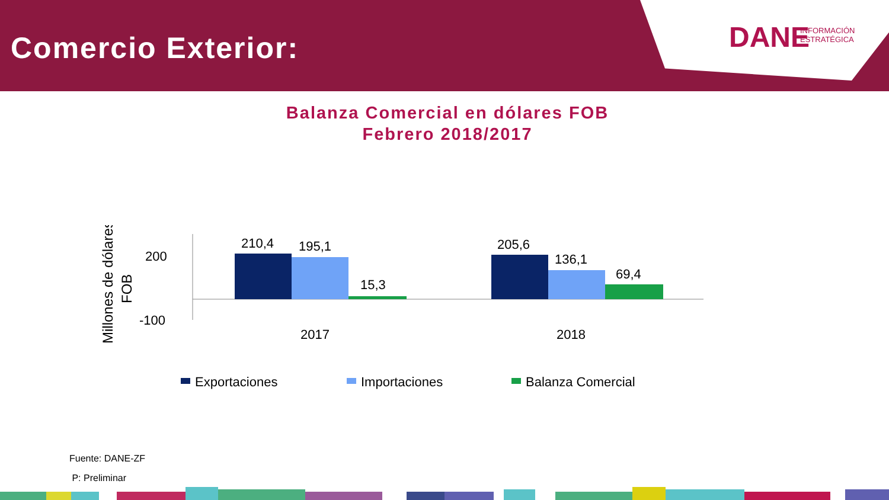Comercio Exterior:
DANE
INFORMACIÓN
ESTRATÉGICA
Balanza Comercial en dólares FOB
Febrero 2018/2017
Millones de dólares
FOB
200
-100
210,4
195,1
15,3
205,6
136,1
69,4
2017
2018
Exportaciones
Importaciones
Balanza Comercial
Fuente: DANE-ZF
P: Preliminar